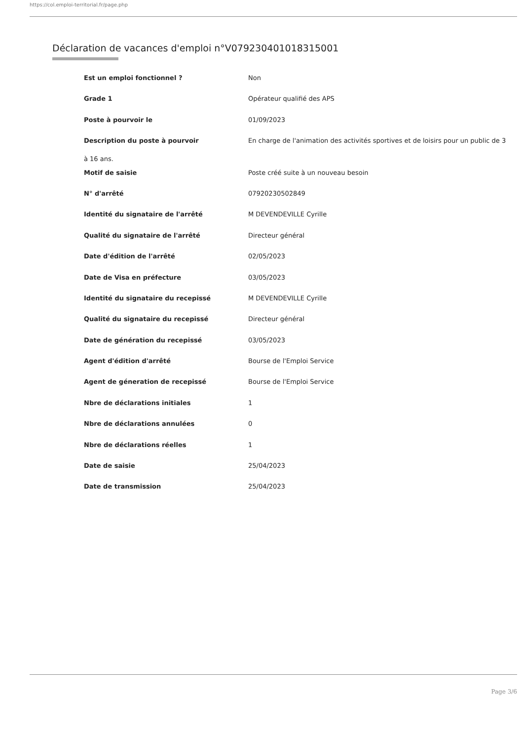https://col.emploi-territorial.fr/page.php
Déclaration de vacances d'emploi n°V079230401018315001
| Est un emploi fonctionnel ? | Non |
| Grade 1 | Opérateur qualifié des APS |
| Poste à pourvoir le | 01/09/2023 |
| Description du poste à pourvoir | En charge de l'animation des activités sportives et de loisirs pour un public de 3 |
| à 16 ans. | |
| Motif de saisie | Poste créé suite à un nouveau besoin |
| N° d'arrêté | 07920230502849 |
| Identité du signataire de l'arrêté | M DEVENDEVILLE Cyrille |
| Qualité du signataire de l'arrêté | Directeur général |
| Date d'édition de l'arrêté | 02/05/2023 |
| Date de Visa en préfecture | 03/05/2023 |
| Identité du signataire du recepissé | M DEVENDEVILLE Cyrille |
| Qualité du signataire du recepissé | Directeur général |
| Date de génération du recepissé | 03/05/2023 |
| Agent d'édition d'arrêté | Bourse de l'Emploi Service |
| Agent de géneration de recepissé | Bourse de l'Emploi Service |
| Nbre de déclarations initiales | 1 |
| Nbre de déclarations annulées | 0 |
| Nbre de déclarations réelles | 1 |
| Date de saisie | 25/04/2023 |
| Date de transmission | 25/04/2023 |
Page 3/6